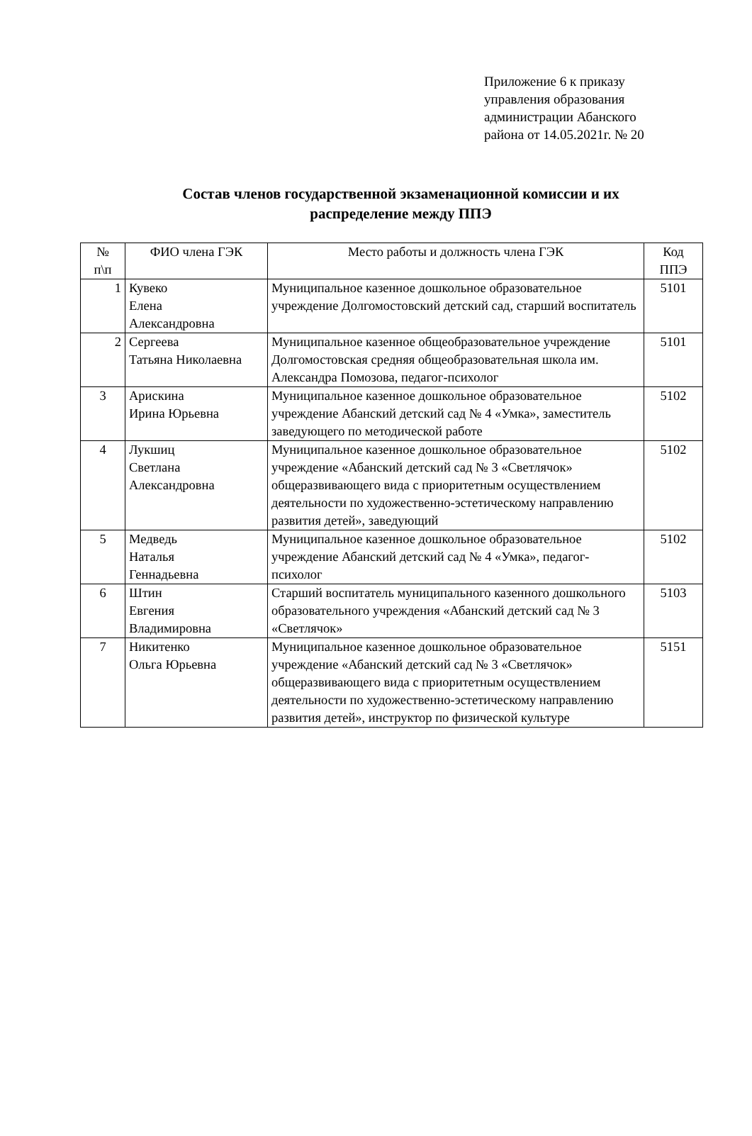Приложение 6 к приказу
управления образования
администрации Абанского
района от 14.05.2021г. № 20
Состав членов государственной экзаменационной комиссии и их распределение между ППЭ
| № п\п | ФИО члена ГЭК | Место работы и должность члена ГЭК | Код ППЭ |
| --- | --- | --- | --- |
| 1 | Кувеко Елена Александровна | Муниципальное казенное дошкольное образовательное учреждение Долгомостовский детский сад, старший воспитатель | 5101 |
| 2 | Сергеева Татьяна Николаевна | Муниципальное казенное общеобразовательное учреждение Долгомостовская средняя общеобразовательная школа им. Александра Помозова, педагог-психолог | 5101 |
| 3 | Арискина Ирина Юрьевна | Муниципальное казенное дошкольное образовательное учреждение Абанский детский сад № 4 «Умка», заместитель заведующего по методической работе | 5102 |
| 4 | Лукшиц Светлана Александровна | Муниципальное казенное дошкольное образовательное учреждение «Абанский детский сад № 3 «Светлячок» общеразвивающего вида с приоритетным осуществлением деятельности по художественно-эстетическому направлению развития детей», заведующий | 5102 |
| 5 | Медведь Наталья Геннадьевна | Муниципальное казенное дошкольное образовательное учреждение Абанский детский сад № 4 «Умка», педагог-психолог | 5102 |
| 6 | Штин Евгения Владимировна | Старший воспитатель муниципального казенного дошкольного образовательного учреждения «Абанский детский сад № 3 «Светлячок» | 5103 |
| 7 | Никитенко Ольга Юрьевна | Муниципальное казенное дошкольное образовательное учреждение «Абанский детский сад № 3 «Светлячок» общеразвивающего вида с приоритетным осуществлением деятельности по художественно-эстетическому направлению развития детей», инструктор по физической культуре | 5151 |